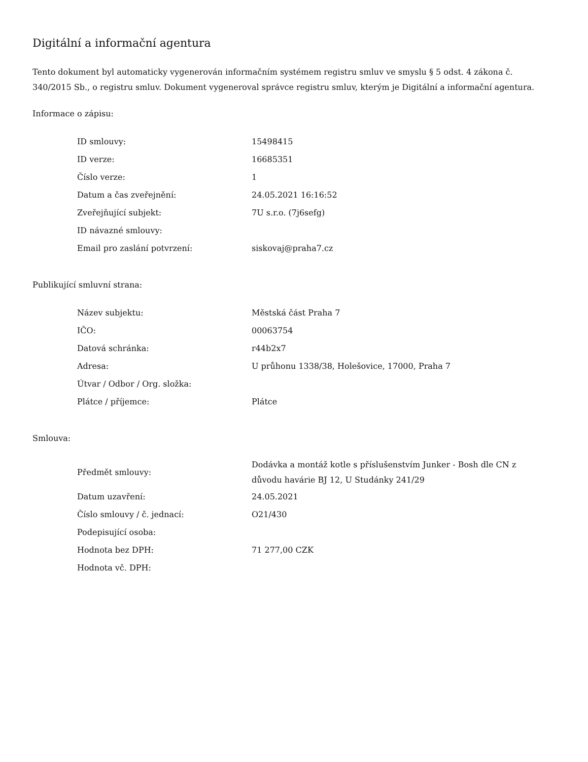Digitální a informační agentura
Tento dokument byl automaticky vygenerován informačním systémem registru smluv ve smyslu § 5 odst. 4 zákona č. 340/2015 Sb., o registru smluv. Dokument vygeneroval správce registru smluv, kterým je Digitální a informační agentura.
Informace o zápisu:
| ID smlouvy: | 15498415 |
| ID verze: | 16685351 |
| Číslo verze: | 1 |
| Datum a čas zveřejnění: | 24.05.2021 16:16:52 |
| Zveřejňující subjekt: | 7U s.r.o. (7j6sefg) |
| ID návazné smlouvy: | |
| Email pro zaslání potvrzení: | siskovaj@praha7.cz |
Publikující smluvní strana:
| Název subjektu: | Městská část Praha 7 |
| IČO: | 00063754 |
| Datová schránka: | r44b2x7 |
| Adresa: | U průhonu 1338/38, Holešovice, 17000, Praha 7 |
| Útvar / Odbor / Org. složka: | |
| Plátce / příjemce: | Plátce |
Smlouva:
| Předmět smlouvy: | Dodávka a montáž kotle s příslušenstvím Junker - Bosh dle CN z důvodu havárie BJ 12, U Studánky 241/29 |
| Datum uzavření: | 24.05.2021 |
| Číslo smlouvy / č. jednací: | O21/430 |
| Podepisující osoba: | |
| Hodnota bez DPH: | 71 277,00 CZK |
| Hodnota vč. DPH: | |